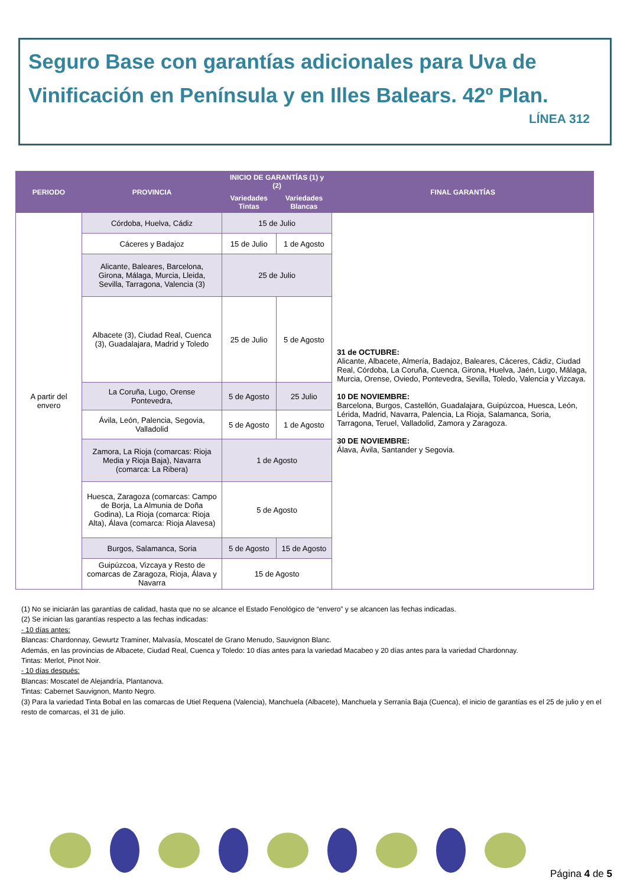Seguro Base con garantías adicionales para Uva de Vinificación en Península y en Illes Balears. 42º Plan.
LÍNEA 312
| PERIODO | PROVINCIA | INICIO DE GARANTÍAS (1) y (2) | | FINAL GARANTÍAS |
| --- | --- | --- | --- | --- |
| | | Variedades Tintas | Variedades Blancas | |
| A partir del envero | Córdoba, Huelva, Cádiz | 15 de Julio | | 31 de OCTUBRE: Alicante, Albacete, Almería, Badajoz, Baleares, Cáceres, Cádiz, Ciudad Real, Córdoba, La Coruña, Cuenca, Girona, Huelva, Jaén, Lugo, Málaga, Murcia, Orense, Oviedo, Pontevedra, Sevilla, Toledo, Valencia y Vizcaya. 10 DE NOVIEMBRE: Barcelona, Burgos, Castellón, Guadalajara, Guipúzcoa, Huesca, León, Lérida, Madrid, Navarra, Palencia, La Rioja, Salamanca, Soria, Tarragona, Teruel, Valladolid, Zamora y Zaragoza. 30 DE NOVIEMBRE: Álava, Ávila, Santander y Segovia. |
| | Cáceres y Badajoz | 15 de Julio | 1 de Agosto | |
| | Alicante, Baleares, Barcelona, Girona, Málaga, Murcia, Lleida, Sevilla, Tarragona, Valencia (3) | 25 de Julio | | |
| | Albacete (3), Ciudad Real, Cuenca (3), Guadalajara, Madrid y Toledo | 25 de Julio | 5 de Agosto | |
| | La Coruña, Lugo, Orense Pontevedra, | 5 de Agosto | 25 Julio | |
| | Ávila, León, Palencia, Segovia, Valladolid | 5 de Agosto | 1 de Agosto | |
| | Zamora, La Rioja (comarcas: Rioja Media y Rioja Baja), Navarra (comarca: La Ribera) | 1 de Agosto | | |
| | Huesca, Zaragoza (comarcas: Campo de Borja, La Almunia de Doña Godina), La Rioja (comarca: Rioja Alta), Álava (comarca: Rioja Alavesa) | 5 de Agosto | | |
| | Burgos, Salamanca, Soria | 5 de Agosto | 15 de Agosto | |
| | Guipúzcoa, Vizcaya y Resto de comarcas de Zaragoza, Rioja, Álava y Navarra | 15 de Agosto | | |
(1) No se iniciarán las garantías de calidad, hasta que no se alcance el Estado Fenológico de “envero” y se alcancen las fechas indicadas.
(2) Se inician las garantías respecto a las fechas indicadas:
- 10 días antes:
Blancas: Chardonnay, Gewurtz Traminer, Malvasía, Moscatel de Grano Menudo, Sauvignon Blanc.
Además, en las provincias de Albacete, Ciudad Real, Cuenca y Toledo: 10 días antes para la variedad Macabeo y 20 días antes para la variedad Chardonnay.
Tintas: Merlot, Pinot Noir.
- 10 días después:
Blancas: Moscatel de Alejandría, Plantanova.
Tintas: Cabernet Sauvignon, Manto Negro.
(3) Para la variedad Tinta Bobal en las comarcas de Utiel Requena (Valencia), Manchuela (Albacete), Manchuela y Serranía Baja (Cuenca), el inicio de garantías es el 25 de julio y en el resto de comarcas, el 31 de julio.
Página 4 de 5